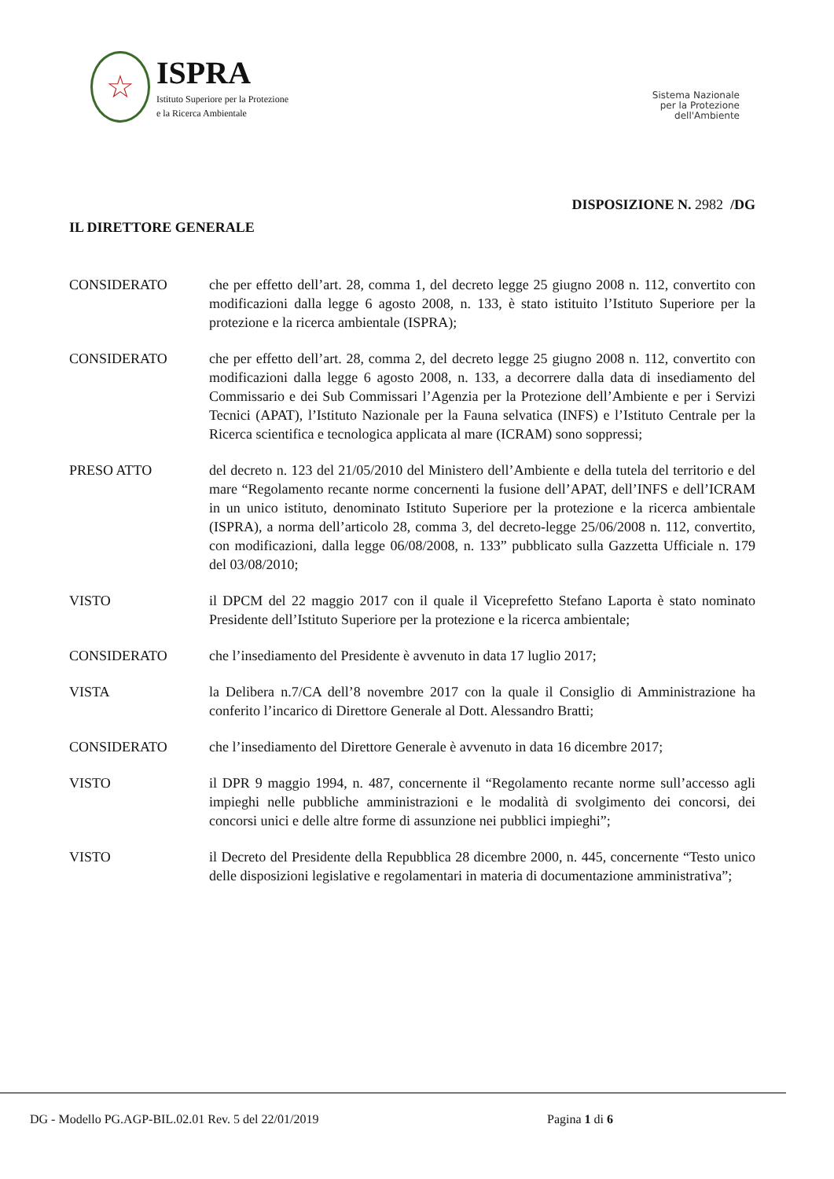☆
ISPRA
Istituto Superiore per la Protezione
e la Ricerca Ambientale
Sistema Nazionale
per la Protezione
dell'Ambiente
DISPOSIZIONE N. 2982 /DG
IL DIRETTORE GENERALE
CONSIDERATO che per effetto dell’art. 28, comma 1, del decreto legge 25 giugno 2008 n. 112, convertito con modificazioni dalla legge 6 agosto 2008, n. 133, è stato istituito l’Istituto Superiore per la protezione e la ricerca ambientale (ISPRA);
CONSIDERATO che per effetto dell’art. 28, comma 2, del decreto legge 25 giugno 2008 n. 112, convertito con modificazioni dalla legge 6 agosto 2008, n. 133, a decorrere dalla data di insediamento del Commissario e dei Sub Commissari l’Agenzia per la Protezione dell’Ambiente e per i Servizi Tecnici (APAT), l’Istituto Nazionale per la Fauna selvatica (INFS) e l’Istituto Centrale per la Ricerca scientifica e tecnologica applicata al mare (ICRAM) sono soppressi;
PRESO ATTO del decreto n. 123 del 21/05/2010 del Ministero dell’Ambiente e della tutela del territorio e del mare “Regolamento recante norme concernenti la fusione dell’APAT, dell’INFS e dell’ICRAM in un unico istituto, denominato Istituto Superiore per la protezione e la ricerca ambientale (ISPRA), a norma dell’articolo 28, comma 3, del decreto-legge 25/06/2008 n. 112, convertito, con modificazioni, dalla legge 06/08/2008, n. 133” pubblicato sulla Gazzetta Ufficiale n. 179 del 03/08/2010;
VISTO il DPCM del 22 maggio 2017 con il quale il Viceprefetto Stefano Laporta è stato nominato Presidente dell’Istituto Superiore per la protezione e la ricerca ambientale;
CONSIDERATO che l’insediamento del Presidente è avvenuto in data 17 luglio 2017;
VISTA la Delibera n.7/CA dell’8 novembre 2017 con la quale il Consiglio di Amministrazione ha conferito l’incarico di Direttore Generale al Dott. Alessandro Bratti;
CONSIDERATO che l’insediamento del Direttore Generale è avvenuto in data 16 dicembre 2017;
VISTO il DPR 9 maggio 1994, n. 487, concernente il “Regolamento recante norme sull’accesso agli impieghi nelle pubbliche amministrazioni e le modalità di svolgimento dei concorsi, dei concorsi unici e delle altre forme di assunzione nei pubblici impieghi”;
VISTO il Decreto del Presidente della Repubblica 28 dicembre 2000, n. 445, concernente “Testo unico delle disposizioni legislative e regolamentari in materia di documentazione amministrativa”;
DG - Modello PG.AGP-BIL.02.01 Rev. 5 del 22/01/2019 Pagina 1 di 6